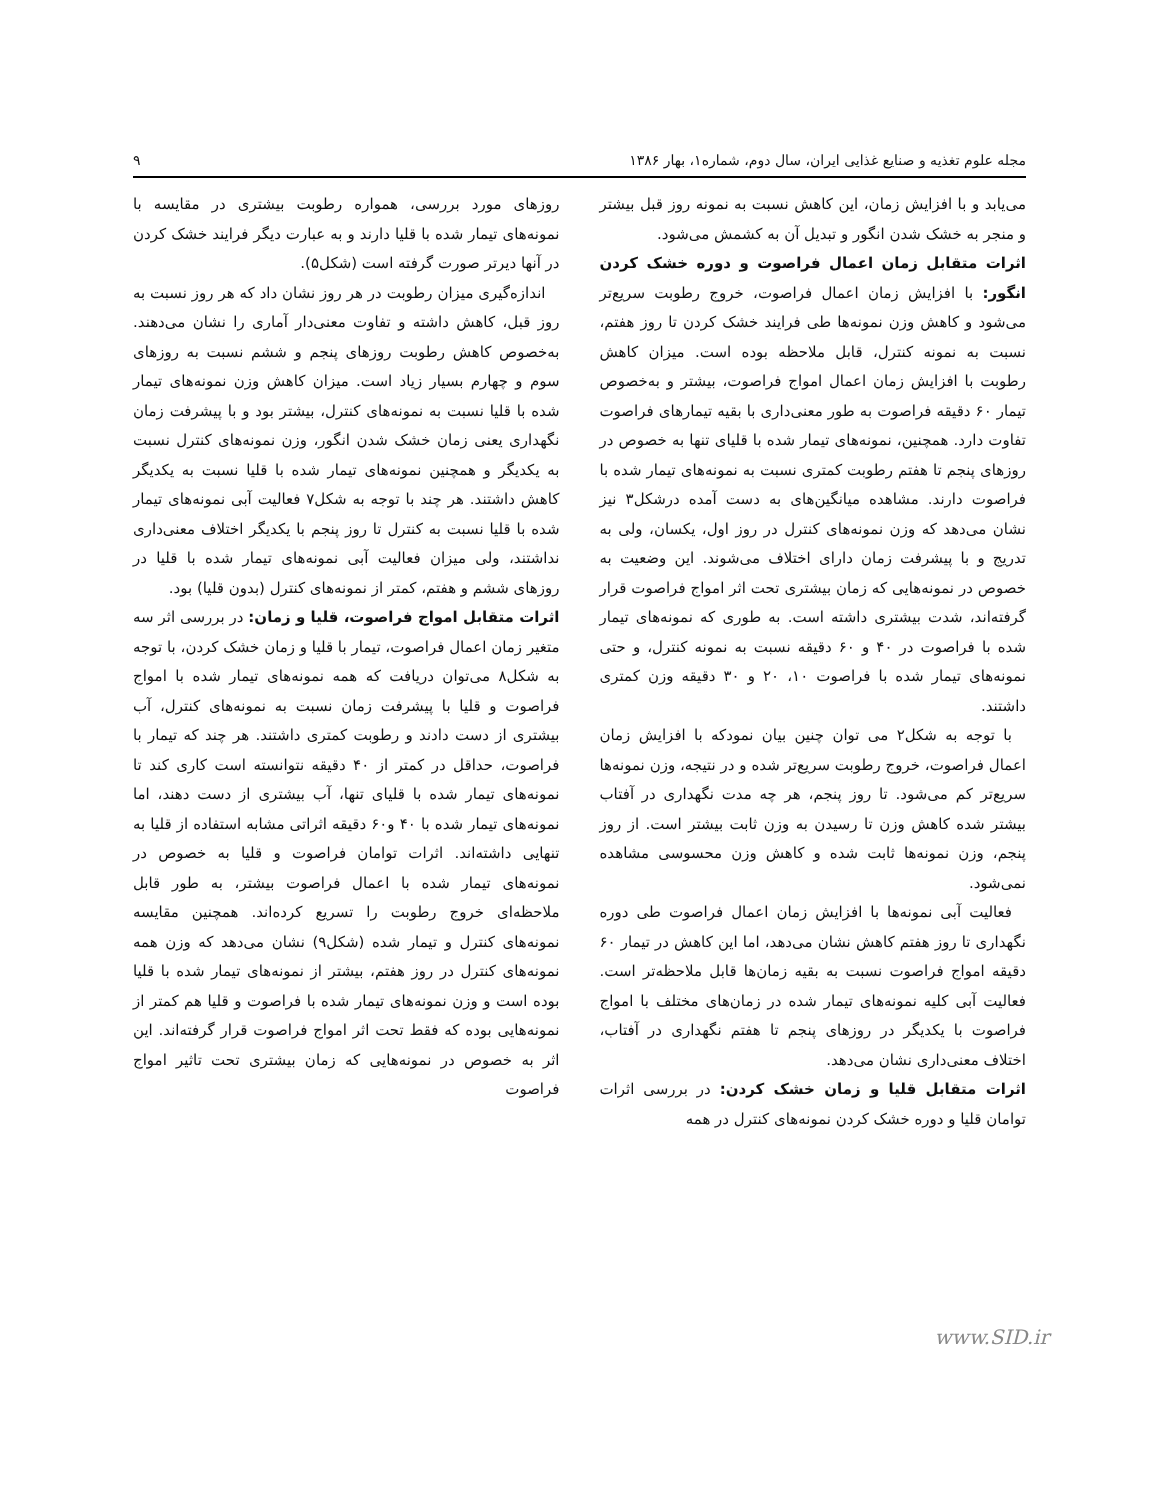مجله علوم تغذیه و صنایع غذایی ایران، سال دوم، شماره۱، بهار ۱۳۸۶ ۹
می‌یابد و با افزایش زمان، این کاهش نسبت به نمونه روز قبل بیشتر و منجر به خشک شدن انگور و تبدیل آن به کشمش می‌شود.
اثرات متقابل زمان اعمال فراصوت و دوره خشک کردن انگور: با افزایش زمان اعمال فراصوت، خروج رطوبت سریع‌تر می‌شود و کاهش وزن نمونه‌ها طی فرایند خشک کردن تا روز هفتم، نسبت به نمونه کنترل، قابل ملاحظه بوده است. میزان کاهش رطوبت با افزایش زمان اعمال امواج فراصوت، بیشتر و به‌خصوص تیمار ۶۰ دقیقه فراصوت به طور معنی‌داری با بقیه تیمارهای فراصوت تفاوت دارد. همچنین، نمونه‌های تیمار شده با قلیای تنها به خصوص در روزهای پنجم تا هفتم رطوبت کمتری نسبت به نمونه‌های تیمار شده با فراصوت دارند. مشاهده میانگین‌های به دست آمده درشکل۳ نیز نشان می‌دهد که وزن نمونه‌های کنترل در روز اول، یکسان، ولی به تدریج و با پیشرفت زمان دارای اختلاف می‌شوند. این وضعیت به خصوص در نمونه‌هایی که زمان بیشتری تحت اثر امواج فراصوت قرار گرفته‌اند، شدت بیشتری داشته است. به طوری که نمونه‌های تیمار شده با فراصوت در ۴۰ و ۶۰ دقیقه نسبت به نمونه کنترل، و حتی نمونه‌های تیمار شده با فراصوت ۱۰، ۲۰ و ۳۰ دقیقه وزن کمتری داشتند.
با توجه به شکل۲ می توان چنین بیان نمودکه با افزایش زمان اعمال فراصوت، خروج رطوبت سریع‌تر شده و در نتیجه، وزن نمونه‌ها سریع‌تر کم می‌شود. تا روز پنجم، هر چه مدت نگهداری در آفتاب بیشتر شده کاهش وزن تا رسیدن به وزن ثابت بیشتر است. از روز پنجم، وزن نمونه‌ها ثابت شده و کاهش وزن محسوسی مشاهده نمی‌شود.
فعالیت آبی نمونه‌ها با افزایش زمان اعمال فراصوت طی دوره نگهداری تا روز هفتم کاهش نشان می‌دهد، اما این کاهش در تیمار ۶۰ دقیقه امواج فراصوت نسبت به بقیه زمان‌ها قابل ملاحظه‌تر است. فعالیت آبی کلیه نمونه‌های تیمار شده در زمان‌های مختلف با امواج فراصوت با یکدیگر در روزهای پنجم تا هفتم نگهداری در آفتاب، اختلاف معنی‌داری نشان می‌دهد.
اثرات متقابل قلیا و زمان خشک کردن: در بررسی اثرات توامان قلیا و دوره خشک کردن نمونه‌های کنترل در همه
روزهای مورد بررسی، همواره رطوبت بیشتری در مقایسه با نمونه‌های تیمار شده با قلیا دارند و به عبارت دیگر فرایند خشک کردن در آنها دیرتر صورت گرفته است (شکل۵).
اندازه‌گیری میزان رطوبت در هر روز نشان داد که هر روز نسبت به روز قبل، کاهش داشته و تفاوت معنی‌دار آماری را نشان می‌دهند. به‌خصوص کاهش رطوبت روزهای پنجم و ششم نسبت به روزهای سوم و چهارم بسیار زیاد است. میزان کاهش وزن نمونه‌های تیمار شده با قلیا نسبت به نمونه‌های کنترل، بیشتر بود و با پیشرفت زمان نگهداری یعنی زمان خشک شدن انگور، وزن نمونه‌های کنترل نسبت به یکدیگر و همچنین نمونه‌های تیمار شده با قلیا نسبت به یکدیگر کاهش داشتند. هر چند با توجه به شکل۷ فعالیت آبی نمونه‌های تیمار شده با قلیا نسبت به کنترل تا روز پنجم با یکدیگر اختلاف معنی‌داری نداشتند، ولی میزان فعالیت آبی نمونه‌های تیمار شده با قلیا در روزهای ششم و هفتم، کمتر از نمونه‌های کنترل (بدون قلیا) بود.
اثرات متقابل امواج فراصوت، قلیا و زمان: در بررسی اثر سه متغیر زمان اعمال فراصوت، تیمار با قلیا و زمان خشک کردن، با توجه به شکل۸ می‌توان دریافت که همه نمونه‌های تیمار شده با امواج فراصوت و قلیا با پیشرفت زمان نسبت به نمونه‌های کنترل، آب بیشتری از دست دادند و رطوبت کمتری داشتند. هر چند که تیمار با فراصوت، حداقل در کمتر از ۴۰ دقیقه نتوانسته است کاری کند تا نمونه‌های تیمار شده با قلیای تنها، آب بیشتری از دست دهند، اما نمونه‌های تیمار شده با ۴۰ و۶۰ دقیقه اثراتی مشابه استفاده از قلیا به تنهایی داشته‌اند. اثرات توامان فراصوت و قلیا به خصوص در نمونه‌های تیمار شده با اعمال فراصوت بیشتر، به طور قابل ملاحظه‌ای خروج رطوبت را تسریع کرده‌اند. همچنین مقایسه نمونه‌های کنترل و تیمار شده (شکل۹) نشان می‌دهد که وزن همه نمونه‌های کنترل در روز هفتم، بیشتر از نمونه‌های تیمار شده با قلیا بوده است و وزن نمونه‌های تیمار شده با فراصوت و قلیا هم کمتر از نمونه‌هایی بوده که فقط تحت اثر امواج فراصوت قرار گرفته‌اند. این اثر به خصوص در نمونه‌هایی که زمان بیشتری تحت تاثیر امواج فراصوت
www.SID.ir